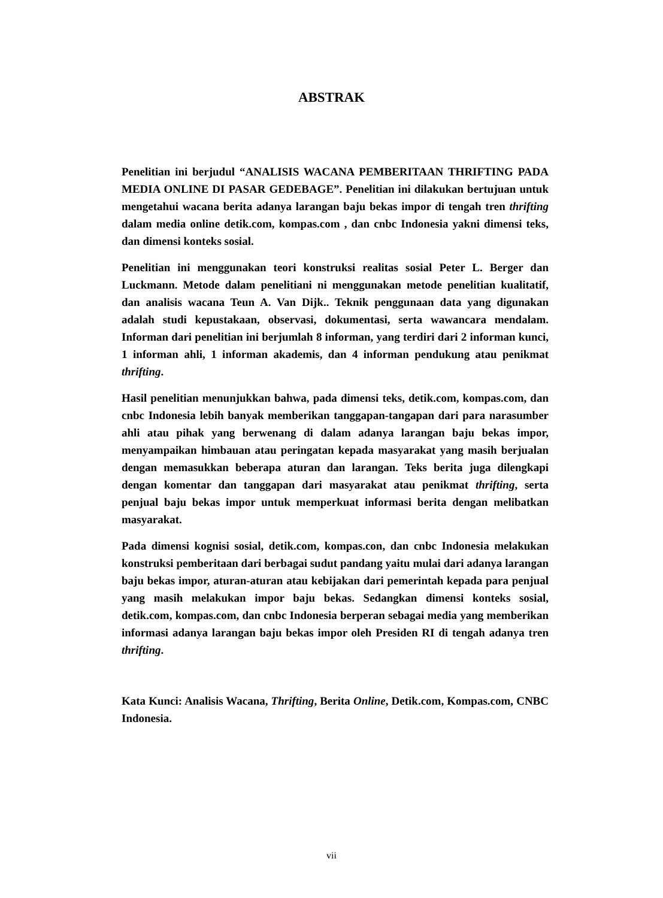ABSTRAK
Penelitian ini berjudul “ANALISIS WACANA PEMBERITAAN THRIFTING PADA MEDIA ONLINE DI PASAR GEDEBAGE”. Penelitian ini dilakukan bertujuan untuk mengetahui wacana berita adanya larangan baju bekas impor di tengah tren thrifting dalam media online detik.com, kompas.com , dan cnbc Indonesia yakni dimensi teks, dan dimensi konteks sosial.
Penelitian ini menggunakan teori konstruksi realitas sosial Peter L. Berger dan Luckmann. Metode dalam penelitiani ni menggunakan metode penelitian kualitatif, dan analisis wacana Teun A. Van Dijk.. Teknik penggunaan data yang digunakan adalah studi kepustakaan, observasi, dokumentasi, serta wawancara mendalam. Informan dari penelitian ini berjumlah 8 informan, yang terdiri dari 2 informan kunci, 1 informan ahli, 1 informan akademis, dan 4 informan pendukung atau penikmat thrifting.
Hasil penelitian menunjukkan bahwa, pada dimensi teks, detik.com, kompas.com, dan cnbc Indonesia lebih banyak memberikan tanggapan-tangapan dari para narasumber ahli atau pihak yang berwenang di dalam adanya larangan baju bekas impor, menyampaikan himbauan atau peringatan kepada masyarakat yang masih berjualan dengan memasukkan beberapa aturan dan larangan. Teks berita juga dilengkapi dengan komentar dan tanggapan dari masyarakat atau penikmat thrifting, serta penjual baju bekas impor untuk memperkuat informasi berita dengan melibatkan masyarakat.
Pada dimensi kognisi sosial, detik.com, kompas.con, dan cnbc Indonesia melakukan konstruksi pemberitaan dari berbagai sudut pandang yaitu mulai dari adanya larangan baju bekas impor, aturan-aturan atau kebijakan dari pemerintah kepada para penjual yang masih melakukan impor baju bekas. Sedangkan dimensi konteks sosial, detik.com, kompas.com, dan cnbc Indonesia berperan sebagai media yang memberikan informasi adanya larangan baju bekas impor oleh Presiden RI di tengah adanya tren thrifting.
Kata Kunci: Analisis Wacana, Thrifting, Berita Online, Detik.com, Kompas.com, CNBC Indonesia.
vii